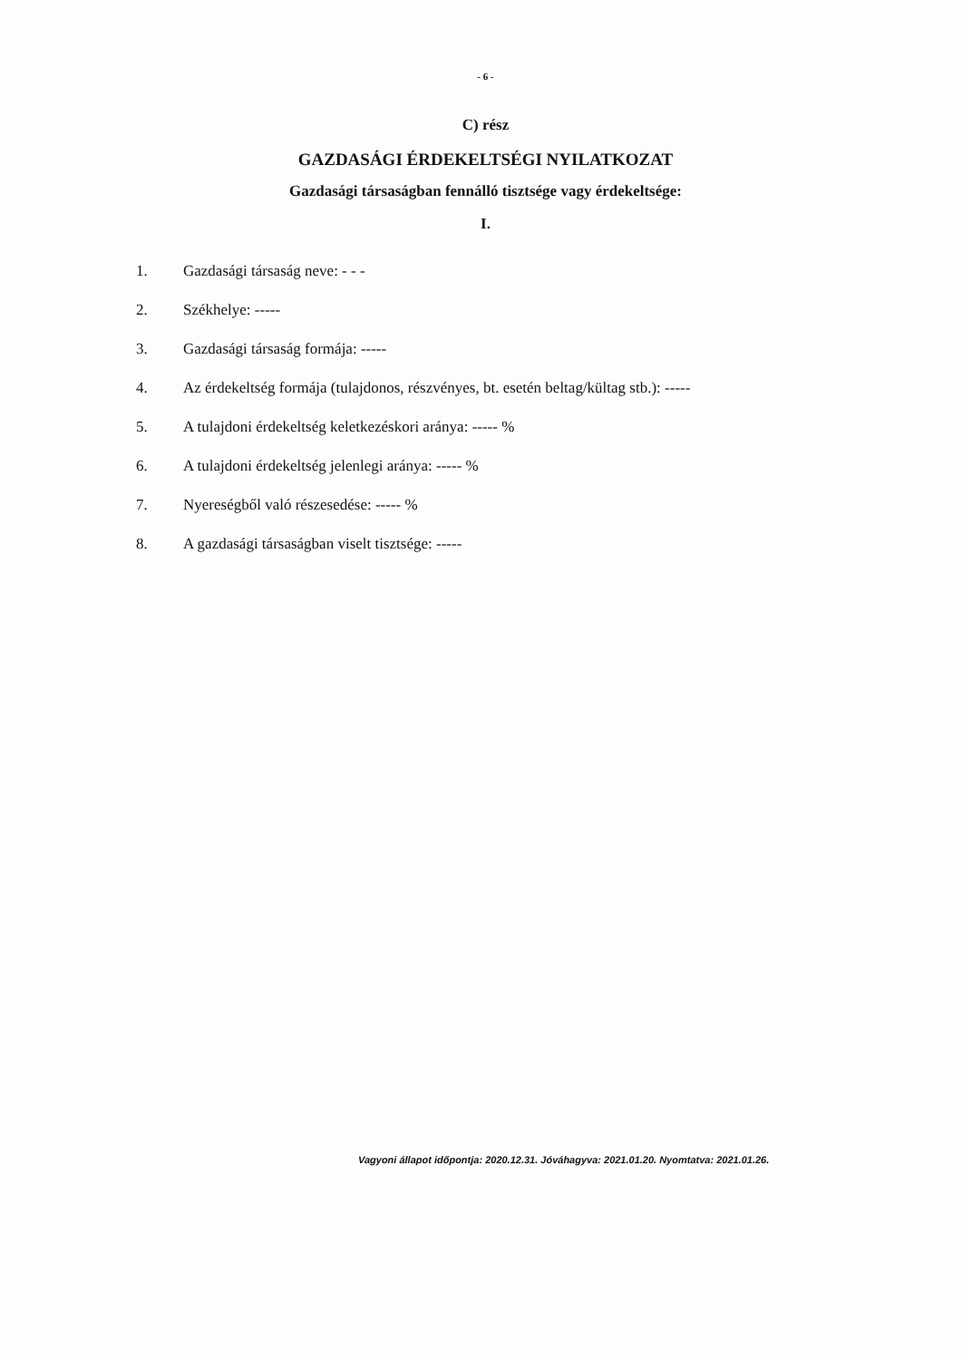- 6 -
C) rész
GAZDASÁGI ÉRDEKELTSÉGI NYILATKOZAT
Gazdasági társaságban fennálló tisztsége vagy érdekeltsége:
I.
1. Gazdasági társaság neve: - - -
2. Székhelye: -----
3. Gazdasági társaság formája: -----
4. Az érdekeltség formája (tulajdonos, részvényes, bt. esetén beltag/kültag stb.): -----
5. A tulajdoni érdekeltség keletkezéskori aránya: ----- %
6. A tulajdoni érdekeltség jelenlegi aránya: ----- %
7. Nyereségből való részesedése: ----- %
8. A gazdasági társaságban viselt tisztsége: -----
Vagyoni állapot időpontja: 2020.12.31. Jóváhagyva: 2021.01.20. Nyomtatva: 2021.01.26.